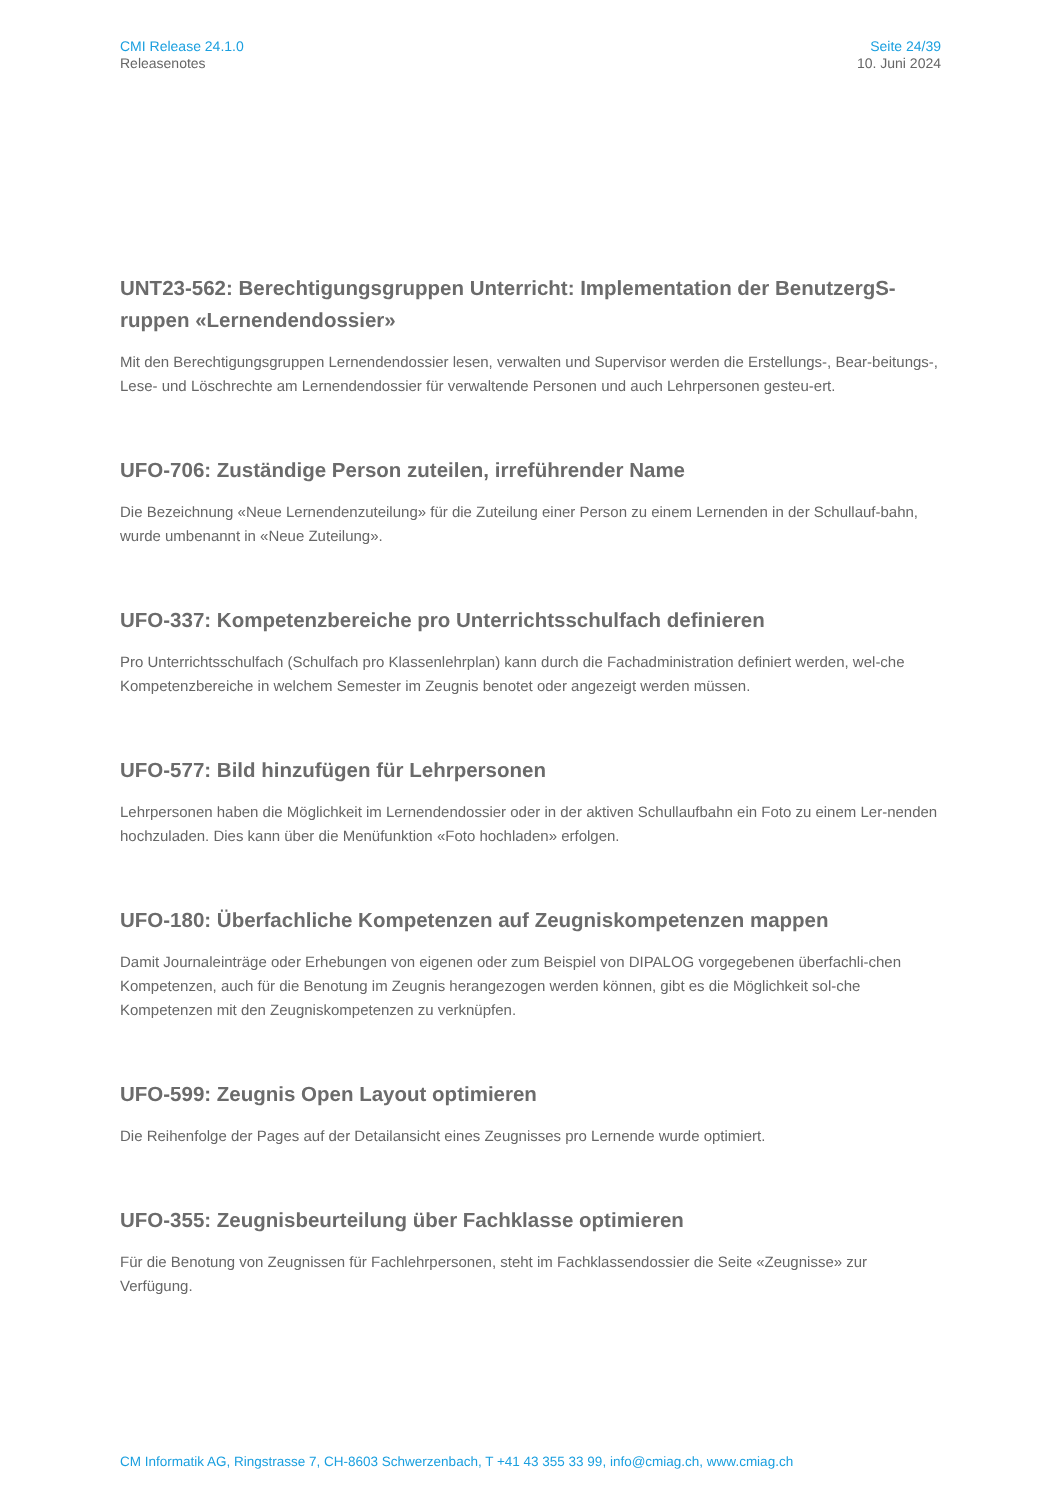CMI Release 24.1.0
Releasenotes
Seite 24/39
10. Juni 2024
UNT23-562: Berechtigungsgruppen Unterricht: Implementation der BenutzergS-ruppen «Lernendendossier»
Mit den Berechtigungsgruppen Lernendendossier lesen, verwalten und Supervisor werden die Erstellungs-, Bear-beitungs-, Lese- und Löschrechte am Lernendendossier für verwaltende Personen und auch Lehrpersonen gesteu-ert.
UFO-706: Zuständige Person zuteilen, irreführender Name
Die Bezeichnung «Neue Lernendenzuteilung» für die Zuteilung einer Person zu einem Lernenden in der Schullauf-bahn, wurde umbenannt in «Neue Zuteilung».
UFO-337: Kompetenzbereiche pro Unterrichtsschulfach definieren
Pro Unterrichtsschulfach (Schulfach pro Klassenlehrplan) kann durch die Fachadministration definiert werden, wel-che Kompetenzbereiche in welchem Semester im Zeugnis benotet oder angezeigt werden müssen.
UFO-577: Bild hinzufügen für Lehrpersonen
Lehrpersonen haben die Möglichkeit im Lernendendossier oder in der aktiven Schullaufbahn ein Foto zu einem Ler-nenden hochzuladen. Dies kann über die Menüfunktion «Foto hochladen» erfolgen.
UFO-180: Überfachliche Kompetenzen auf Zeugniskompetenzen mappen
Damit Journaleinträge oder Erhebungen von eigenen oder zum Beispiel von DIPALOG vorgegebenen überfachli-chen Kompetenzen, auch für die Benotung im Zeugnis herangezogen werden können, gibt es die Möglichkeit sol-che Kompetenzen mit den Zeugniskompetenzen zu verknüpfen.
UFO-599: Zeugnis Open Layout optimieren
Die Reihenfolge der Pages auf der Detailansicht eines Zeugnisses pro Lernende wurde optimiert.
UFO-355: Zeugnisbeurteilung über Fachklasse optimieren
Für die Benotung von Zeugnissen für Fachlehrpersonen, steht im Fachklassendossier die Seite «Zeugnisse» zur Verfügung.
CM Informatik AG, Ringstrasse 7, CH-8603 Schwerzenbach, T +41 43 355 33 99, info@cmiag.ch, www.cmiag.ch